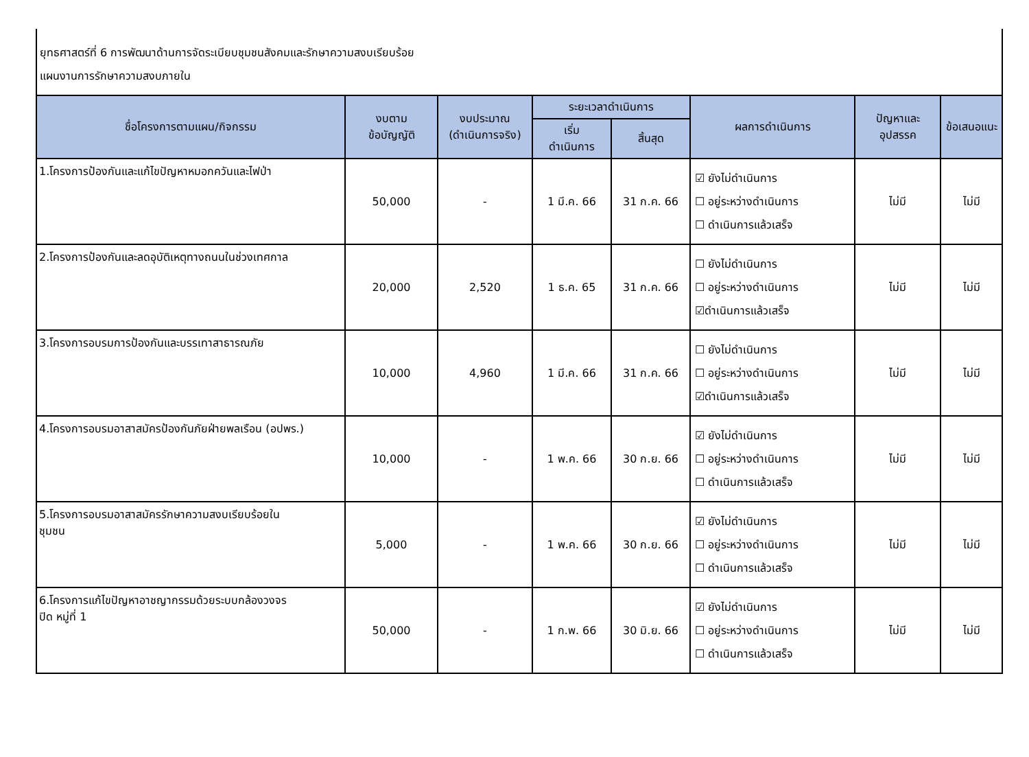ยุทธศาสตร์ที่ 6 การพัฒนาด้านการจัดระเบียบชุมชนสังคมและรักษาความสงบเรียบร้อย
แผนงานการรักษาความสงบภายใน
| ชื่อโครงการตามแผน/กิจกรรม | งบตาม ข้อบัญญัติ | งบประมาณ (ดำเนินการจริง) | ระยะเวลาดำเนินการ | | ผลการดำเนินการ | ปัญหาและ อุปสรรค | ข้อเสนอแนะ |
| --- | --- | --- | --- | --- | --- | --- | --- |
| | | | เริ่ม ดำเนินการ | สิ้นสุด | | | |
| 1.โครงการป้องกันและแก้ไขปัญหาหมอกควันและไฟป่า | 50,000 | - | 1 มี.ค. 66 | 31 ก.ค. 66 | ☑ ยังไม่ดำเนินการ ☐ อยู่ระหว่างดำเนินการ ☐ ดำเนินการแล้วเสร็จ | ไม่มี | ไม่มี |
| 2.โครงการป้องกันและลดอุบัติเหตุทางถนนในช่วงเทศกาล | 20,000 | 2,520 | 1 ธ.ค. 65 | 31 ก.ค. 66 | ☐ ยังไม่ดำเนินการ ☐ อยู่ระหว่างดำเนินการ ☑ดำเนินการแล้วเสร็จ | ไม่มี | ไม่มี |
| 3.โครงการอบรมการป้องกันและบรรเทาสาธารณภัย | 10,000 | 4,960 | 1 มี.ค. 66 | 31 ก.ค. 66 | ☐ ยังไม่ดำเนินการ ☐ อยู่ระหว่างดำเนินการ ☑ดำเนินการแล้วเสร็จ | ไม่มี | ไม่มี |
| 4.โครงการอบรมอาสาสมัครป้องกันภัยฝ่ายพลเรือน (อปพร.) | 10,000 | - | 1 พ.ค. 66 | 30 ก.ย. 66 | ☑ ยังไม่ดำเนินการ ☐ อยู่ระหว่างดำเนินการ ☐ ดำเนินการแล้วเสร็จ | ไม่มี | ไม่มี |
| 5.โครงการอบรมอาสาสมัครรักษาความสงบเรียบร้อยใน ชุมชน | 5,000 | - | 1 พ.ค. 66 | 30 ก.ย. 66 | ☑ ยังไม่ดำเนินการ ☐ อยู่ระหว่างดำเนินการ ☐ ดำเนินการแล้วเสร็จ | ไม่มี | ไม่มี |
| 6.โครงการแก้ไขปัญหาอาชญากรรมด้วยระบบกล้องวงจร ปิด หมู่ที่ 1 | 50,000 | - | 1 ก.พ. 66 | 30 มิ.ย. 66 | ☑ ยังไม่ดำเนินการ ☐ อยู่ระหว่างดำเนินการ ☐ ดำเนินการแล้วเสร็จ | ไม่มี | ไม่มี |